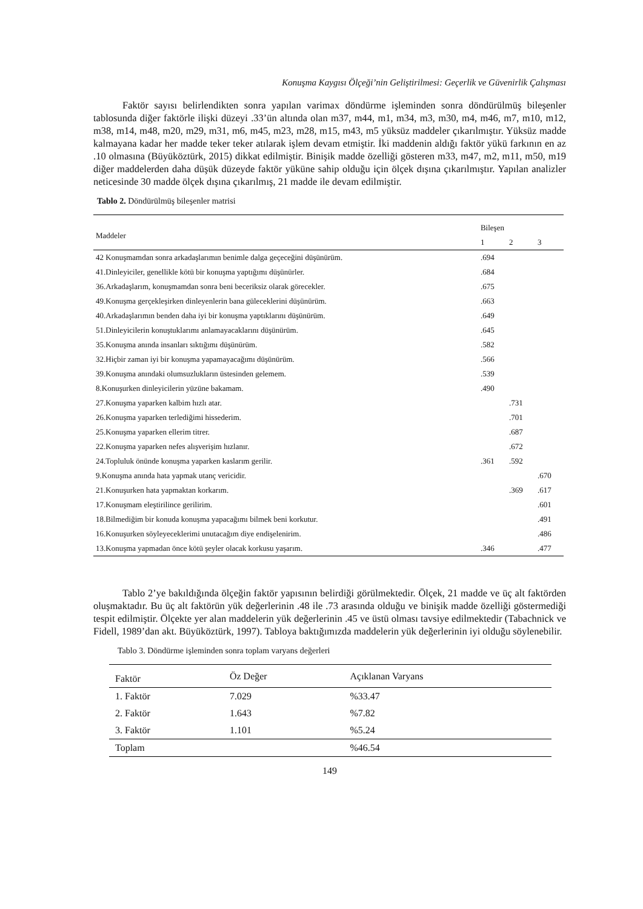Konuşma Kaygısı Ölçeği’nin Geliştirilmesi: Geçerlik ve Güvenirlik Çalışması
Faktör sayısı belirlendikten sonra yapılan varimax döndürme işleminden sonra döndürülmüş bileşenler tablosunda diğer faktörle ilişki düzeyi .33’ün altında olan m37, m44, m1, m34, m3, m30, m4, m46, m7, m10, m12, m38, m14, m48, m20, m29, m31, m6, m45, m23, m28, m15, m43, m5 yüksüz maddeler çıkarılmıştır. Yüksüz madde kalmayana kadar her madde teker teker atılarak işlem devam etmiştir. İki maddenin aldığı faktör yükü farkının en az .10 olmasına (Büyüköztürk, 2015) dikkat edilmiştir. Binişik madde özelliği gösteren m33, m47, m2, m11, m50, m19 diğer maddelerden daha düşük düzeyde faktör yüküne sahip olduğu için ölçek dışına çıkarılmıştır. Yapılan analizler neticesinde 30 madde ölçek dışına çıkarılmış, 21 madde ile devam edilmiştir.
Tablo 2. Döndürülmüş bileşenler matrisi
| Maddeler | Bileşen | | |
| --- | --- | --- | --- |
| | 1 | 2 | 3 |
| 42 Konuşmamdan sonra arkadaşlarımın benimle dalga geçeceğini düşünürüm. | .694 | | |
| 41.Dinleyiciler, genellikle kötü bir konuşma yaptığımı düşünürler. | .684 | | |
| 36.Arkadaşlarım, konuşmamdan sonra beni beceriksiz olarak görecekler. | .675 | | |
| 49.Konuşma gerçekleşirken dinleyenlerin bana güleceklerini düşünürüm. | .663 | | |
| 40.Arkadaşlarımın benden daha iyi bir konuşma yaptıklarını düşünürüm. | .649 | | |
| 51.Dinleyicilerin konuştuklarımı anlamayacaklarını düşünürüm. | .645 | | |
| 35.Konuşma anında insanları sıktığımı düşünürüm. | .582 | | |
| 32.Hiçbir zaman iyi bir konuşma yapamayacağımı düşünürüm. | .566 | | |
| 39.Konuşma anındaki olumsuzlukların üstesinden gelemem. | .539 | | |
| 8.Konuşurken dinleyicilerin yüzüne bakamam. | .490 | | |
| 27.Konuşma yaparken kalbim hızlı atar. | | .731 | |
| 26.Konuşma yaparken terlediğimi hissederim. | | .701 | |
| 25.Konuşma yaparken ellerim titrer. | | .687 | |
| 22.Konuşma yaparken nefes alışverişim hızlanır. | | .672 | |
| 24.Topluluk önünde konuşma yaparken kaslarım gerilir. | .361 | .592 | |
| 9.Konuşma anında hata yapmak utanç vericidir. | | | .670 |
| 21.Konuşurken hata yapmaktan korkarım. | | .369 | .617 |
| 17.Konuşmam eleştirilince gerilirim. | | | .601 |
| 18.Bilmediğim bir konuda konuşma yapacağımı bilmek beni korkutur. | | | .491 |
| 16.Konuşurken söyleyeceklerimi unutacağım diye endişelenirim. | | | .486 |
| 13.Konuşma yapmadan önce kötü şeyler olacak korkusu yaşarım. | .346 | | .477 |
Tablo 2’ye bakıldığında ölçeğin faktör yapısının belirdiği görülmektedir. Ölçek, 21 madde ve üç alt faktörden oluşmaktadır. Bu üç alt faktörün yük değerlerinin .48 ile .73 arasında olduğu ve binişik madde özelliği göstermediği tespit edilmiştir. Ölçekte yer alan maddelerin yük değerlerinin .45 ve üstü olması tavsiye edilmektedir (Tabachnick ve Fidell, 1989’dan akt. Büyüköztürk, 1997). Tabloya baktığımızda maddelerin yük değerlerinin iyi olduğu söylenebilir.
Tablo 3. Döndürme işleminden sonra toplam varyans değerleri
| Faktör | Öz Değer | Açıklanan Varyans |
| --- | --- | --- |
| 1. Faktör | 7.029 | %33.47 |
| 2. Faktör | 1.643 | %7.82 |
| 3. Faktör | 1.101 | %5.24 |
| Toplam | | %46.54 |
149